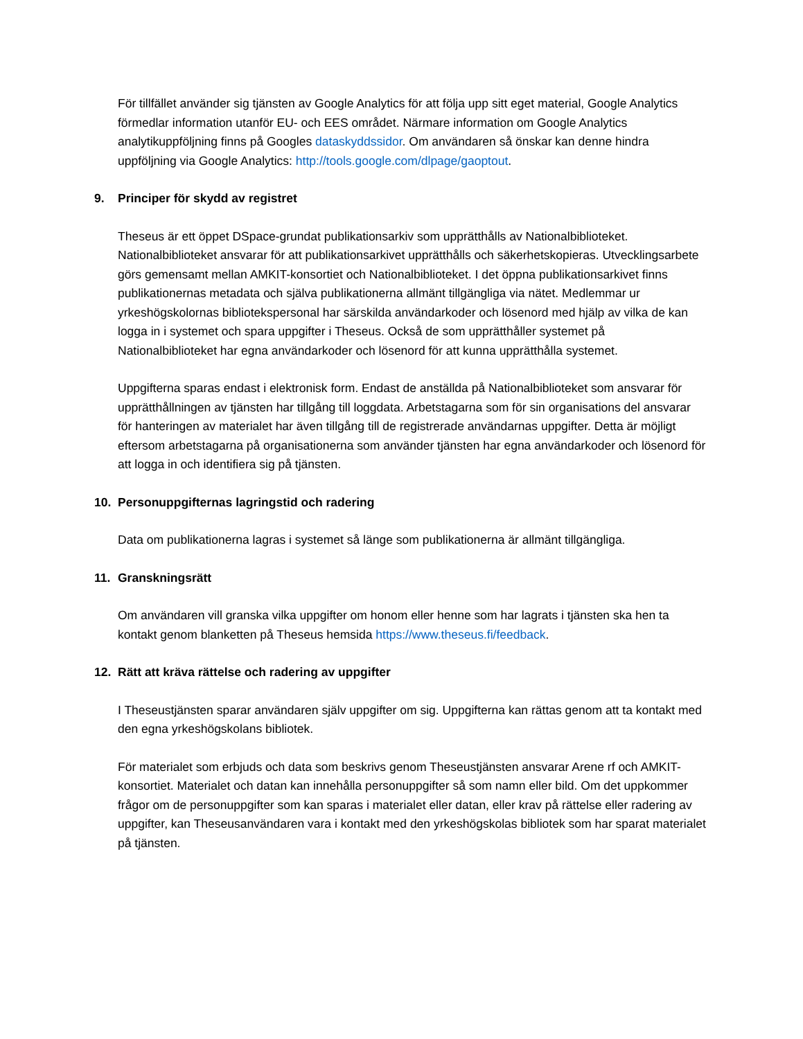För tillfället använder sig tjänsten av Google Analytics för att följa upp sitt eget material, Google Analytics förmedlar information utanför EU- och EES området. Närmare information om Google Analytics analytikuppföljning finns på Googles dataskyddssidor. Om användaren så önskar kan denne hindra uppföljning via Google Analytics: http://tools.google.com/dlpage/gaoptout.
9. Principer för skydd av registret
Theseus är ett öppet DSpace-grundat publikationsarkiv som upprätthålls av Nationalbiblioteket. Nationalbiblioteket ansvarar för att publikationsarkivet upprätthålls och säkerhetskopieras. Utvecklingsarbete görs gemensamt mellan AMKIT-konsortiet och Nationalbiblioteket. I det öppna publikationsarkivet finns publikationernas metadata och själva publikationerna allmänt tillgängliga via nätet. Medlemmar ur yrkeshögskolornas bibliotekspersonal har särskilda användarkoder och lösenord med hjälp av vilka de kan logga in i systemet och spara uppgifter i Theseus. Också de som upprätthåller systemet på Nationalbiblioteket har egna användarkoder och lösenord för att kunna upprätthålla systemet.
Uppgifterna sparas endast i elektronisk form. Endast de anställda på Nationalbiblioteket som ansvarar för upprätthållningen av tjänsten har tillgång till loggdata. Arbetstagarna som för sin organisations del ansvarar för hanteringen av materialet har även tillgång till de registrerade användarnas uppgifter. Detta är möjligt eftersom arbetstagarna på organisationerna som använder tjänsten har egna användarkoder och lösenord för att logga in och identifiera sig på tjänsten.
10. Personuppgifternas lagringstid och radering
Data om publikationerna lagras i systemet så länge som publikationerna är allmänt tillgängliga.
11. Granskningsrätt
Om användaren vill granska vilka uppgifter om honom eller henne som har lagrats i tjänsten ska hen ta kontakt genom blanketten på Theseus hemsida https://www.theseus.fi/feedback.
12. Rätt att kräva rättelse och radering av uppgifter
I Theseustjänsten sparar användaren själv uppgifter om sig. Uppgifterna kan rättas genom att ta kontakt med den egna yrkeshögskolans bibliotek.
För materialet som erbjuds och data som beskrivs genom Theseustjänsten ansvarar Arene rf och AMKIT-konsortiet. Materialet och datan kan innehålla personuppgifter så som namn eller bild. Om det uppkommer frågor om de personuppgifter som kan sparas i materialet eller datan, eller krav på rättelse eller radering av uppgifter, kan Theseusanvändaren vara i kontakt med den yrkeshögskolas bibliotek som har sparat materialet på tjänsten.